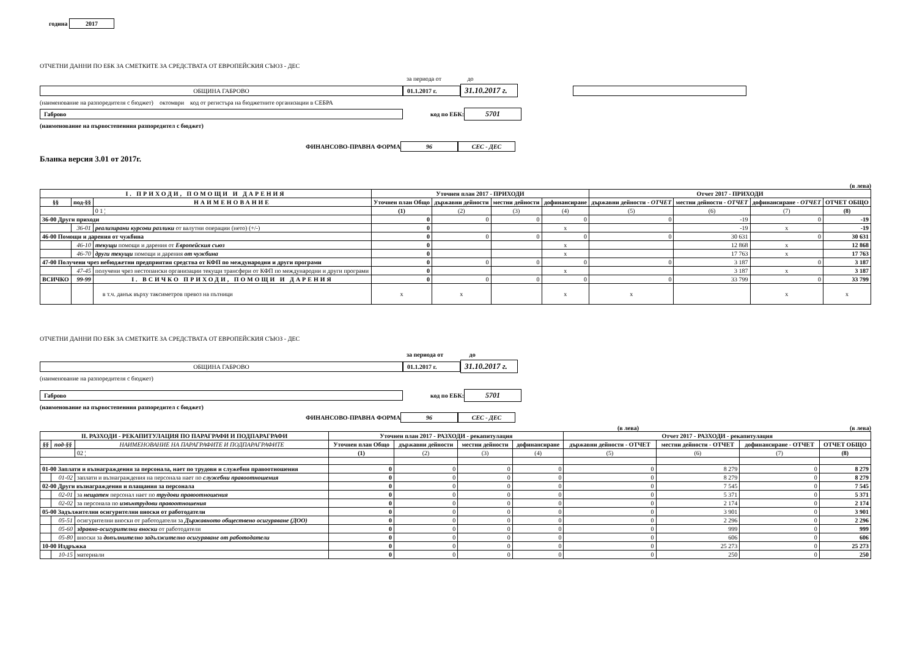година 2017
ОТЧЕТНИ ДАННИ ПО ЕБК ЗА СМЕТКИТЕ ЗА СРЕДСТВАТА ОТ ЕВРОПЕЙСКИЯ СЪЮЗ - ДЕС
за периода от до
ОБЩИНА ГАБРОВО 01.1.2017 г. 31.10.2017 г.
(наименование на разпоредителя с бюджет) октомври код от регистъра на бюджетните организации в СЕБРА
Габрово код по ЕБК: 5701
(наименование на първостепенния разпоредител с бюджет)
ФИНАНСОВО-ПРАВНА ФОРМА 96 СЕС - ДЕС
Бланка версия 3.01 от 2017г.
(в лева)
| I. ПРИХОДИ, ПОМОЩИ И ДАРЕНИЯ | | | Уточнен план 2017 - ПРИХОДИ | | | | Отчет 2017 - ПРИХОДИ | | | |
| --- | --- | --- | --- | --- | --- | --- | --- | --- | --- | --- |
| §§ | под-§§ | НАИМЕНОВАНИЕ | Уточнен план Общо | държавни дейности | местни дейности | дофинансиране | държавни дейности - ОТЧЕТ | местни дейности - ОТЧЕТ | дофинансиране - ОТЧЕТ | ОТЧЕТ ОБЩО |
| | | 0 1 ¦ | (1) | (2) | (3) | (4) | (5) | (6) | (7) | (8) |
| 36-00 Други приходи | | | 0 | 0 | 0 | 0 | 0 | -19 | 0 | -19 |
| | 36-01 | реализирани курсови разлики от валутни операции (нето) (+/-) | 0 | | | x | | -19 | x | -19 |
| 46-00 Помощи и дарения от чужбина | | | 0 | 0 | 0 | 0 | 0 | 30 631 | 0 | 30 631 |
| | 46-10 | текущи помощи и дарения от Европейския съюз | 0 | | | x | | 12 868 | x | 12 868 |
| | 46-70 | други текущи помощи и дарения от чужбина | 0 | | | x | | 17 763 | x | 17 763 |
| 47-00 Получени чрез небюджетни предприятия средства от КФП по международни и други програми | | | 0 | 0 | 0 | 0 | 0 | 3 187 | 0 | 3 187 |
| | 47-45 | получени чрез нестопански организации текущи трансфери от КФП по международни и други програми | 0 | | | x | | 3 187 | x | 3 187 |
| ВСИЧКО | 99-99 | I. ВСИЧКО ПРИХОДИ, ПОМОЩИ И ДАРЕНИЯ | 0 | 0 | 0 | 0 | 0 | 33 799 | 0 | 33 799 |
| | | в т.ч. данък върху таксиметров превоз на пътници | x | x | | x | x | | x | x |
ОТЧЕТНИ ДАННИ ПО ЕБК ЗА СМЕТКИТЕ ЗА СРЕДСТВАТА ОТ ЕВРОПЕЙСКИЯ СЪЮЗ - ДЕС
за периода от до
ОБЩИНА ГАБРОВО 01.1.2017 г. 31.10.2017 г.
(наименование на разпоредителя с бюджет)
Габрово код по ЕБК: 5701
(наименование на първостепенния разпоредител с бюджет)
ФИНАНСОВО-ПРАВНА ФОРМА 96 СЕС - ДЕС
(в лева) (в лева)
| II. РАЗХОДИ - РЕКАПИТУЛАЦИЯ ПО ПАРАГРАФИ И ПОДПАРАГРАФИ | | | Уточнен план 2017 - РАЗХОДИ - рекапитулация | | | | Отчет 2017 - РАЗХОДИ - рекапитулация | | | |
| --- | --- | --- | --- | --- | --- | --- | --- | --- | --- | --- |
| §§ | под-§§ | НАИМЕНОВАНИЕ НА ПАРАГРАФИТЕ И ПОДПАРАГРАФИТЕ | Уточнен план Общо | държавни дейности | местни дейности | дофинансиране | държавни дейности - ОТЧЕТ | местни дейности - ОТЧЕТ | дофинансиране - ОТЧЕТ | ОТЧЕТ ОБЩО |
| | | 02 ¦ | (1) | (2) | (3) | (4) | (5) | (6) | (7) | (8) |
| 01-00 Заплати и възнаграждения за персонала, нает по трудови и служебни правоотношения | | | 0 | 0 | 0 | 0 | 0 | 8 279 | 0 | 8 279 |
| | 01-02 | заплати и възнаграждения на персонала нает по служебни правоотношения | 0 | 0 | 0 | 0 | 0 | 8 279 | 0 | 8 279 |
| 02-00 Други възнаграждения и плащания за персонала | | | 0 | 0 | 0 | 0 | 0 | 7 545 | 0 | 7 545 |
| | 02-01 | за нещатен персонал нает по трудови правоотношения | 0 | 0 | 0 | 0 | 0 | 5 371 | 0 | 5 371 |
| | 02-02 | за персонала по извънтрудови правоотношения | 0 | 0 | 0 | 0 | 0 | 2 174 | 0 | 2 174 |
| 05-00 Задължителни осигурителни вноски от работодатели | | | 0 | 0 | 0 | 0 | 0 | 3 901 | 0 | 3 901 |
| | 05-51 | осигурителни вноски от работодатели за Държавното обществено осигуряване (ДОО) | 0 | 0 | 0 | 0 | 0 | 2 296 | 0 | 2 296 |
| | 05-60 | здравно-осигурителни вноски от работодатели | 0 | 0 | 0 | 0 | 0 | 999 | 0 | 999 |
| | 05-80 | вноски за допълнително задължително осигуряване от работодатели | 0 | 0 | 0 | 0 | 0 | 606 | 0 | 606 |
| 10-00 Издръжка | | | 0 | 0 | 0 | 0 | 0 | 25 273 | 0 | 25 273 |
| | 10-15 | материали | 0 | 0 | 0 | 0 | 0 | 250 | 0 | 250 |